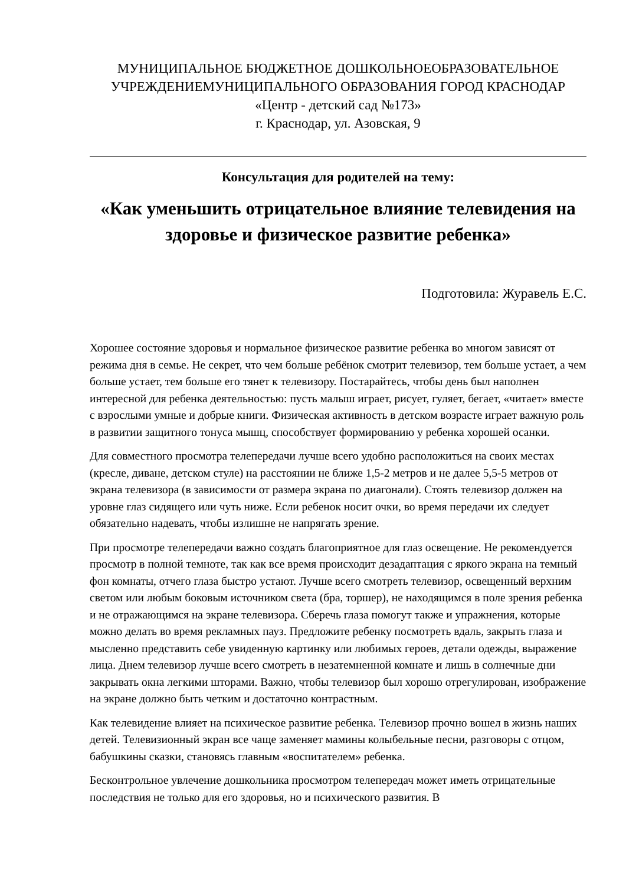МУНИЦИПАЛЬНОЕ БЮДЖЕТНОЕ ДОШКОЛЬНОЕОБРАЗОВАТЕЛЬНОЕ УЧРЕЖДЕНИЕМУНИЦИПАЛЬНОГО ОБРАЗОВАНИЯ ГОРОД КРАСНОДАР
«Центр - детский сад №173»
г. Краснодар, ул. Азовская, 9
Консультация для родителей на тему:
«Как уменьшить отрицательное влияние телевидения на здоровье и физическое развитие ребенка»
Подготовила: Журавель Е.С.
Хорошее состояние здоровья и нормальное физическое развитие ребенка во многом зависят от режима дня в семье. Не секрет, что чем больше ребёнок смотрит телевизор, тем больше устает, а чем больше устает, тем больше его тянет к телевизору. Постарайтесь, чтобы день был наполнен интересной для ребенка деятельностью: пусть малыш играет, рисует, гуляет, бегает, «читает» вместе с взрослыми умные и добрые книги. Физическая активность в детском возрасте играет важную роль в развитии защитного тонуса мышц, способствует формированию у ребенка хорошей осанки.
Для совместного просмотра телепередачи лучше всего удобно расположиться на своих местах (кресле, диване, детском стуле) на расстоянии не ближе 1,5-2 метров и не далее 5,5-5 метров от экрана телевизора (в зависимости от размера экрана по диагонали). Стоять телевизор должен на уровне глаз сидящего или чуть ниже. Если ребенок носит очки, во время передачи их следует обязательно надевать, чтобы излишне не напрягать зрение.
При просмотре телепередачи важно создать благоприятное для глаз освещение. Не рекомендуется просмотр в полной темноте, так как все время происходит дезадаптация с яркого экрана на темный фон комнаты, отчего глаза быстро устают. Лучше всего смотреть телевизор, освещенный верхним светом или любым боковым источником света (бра, торшер), не находящимся в поле зрения ребенка и не отражающимся на экране телевизора. Сберечь глаза помогут также и упражнения, которые можно делать во время рекламных пауз. Предложите ребенку посмотреть вдаль, закрыть глаза и мысленно представить себе увиденную картинку или любимых героев, детали одежды, выражение лица. Днем телевизор лучше всего смотреть в незатемненной комнате и лишь в солнечные дни закрывать окна легкими шторами. Важно, чтобы телевизор был хорошо отрегулирован, изображение на экране должно быть четким и достаточно контрастным.
Как телевидение влияет на психическое развитие ребенка. Телевизор прочно вошел в жизнь наших детей. Телевизионный экран все чаще заменяет мамины колыбельные песни, разговоры с отцом, бабушкины сказки, становясь главным «воспитателем» ребенка.
Бесконтрольное увлечение дошкольника просмотром телепередач может иметь отрицательные последствия не только для его здоровья, но и психического развития. В